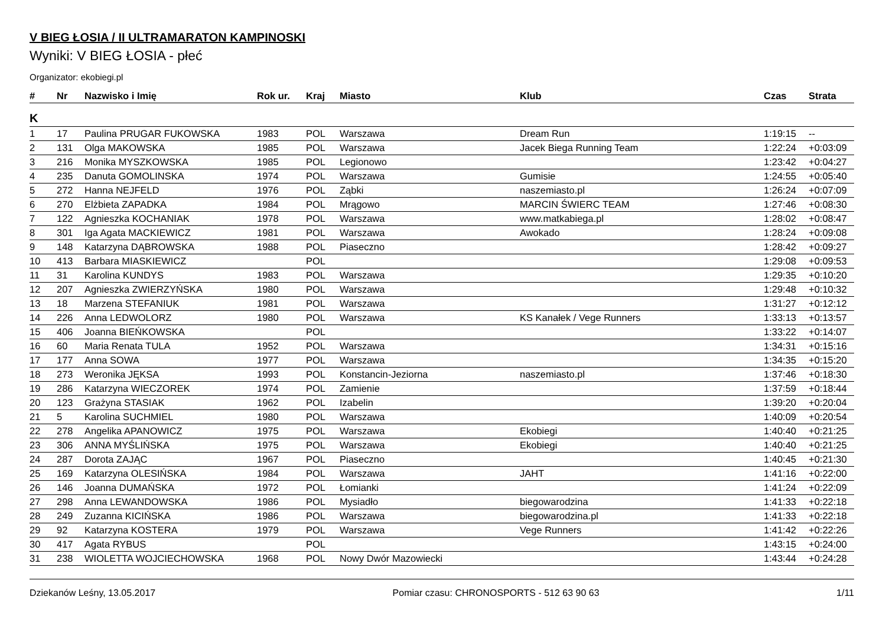V BIEG ŁOSIA / II ULTRAMARATON KAMPINOSKI
Wyniki: V BIEG ŁOSIA - płeć
Organizator: ekobiegi.pl
| # | Nr | Nazwisko i Imię | Rok ur. | Kraj | Miasto | Klub | Czas | Strata |
| --- | --- | --- | --- | --- | --- | --- | --- | --- |
| K | | | | | | | | |
| 1 | 17 | Paulina PRUGAR FUKOWSKA | 1983 | POL | Warszawa | Dream Run | 1:19:15 | -- |
| 2 | 131 | Olga MAKOWSKA | 1985 | POL | Warszawa | Jacek Biega Running Team | 1:22:24 | +0:03:09 |
| 3 | 216 | Monika MYSZKOWSKA | 1985 | POL | Legionowo | | 1:23:42 | +0:04:27 |
| 4 | 235 | Danuta GOMOLINSKA | 1974 | POL | Warszawa | Gumisie | 1:24:55 | +0:05:40 |
| 5 | 272 | Hanna NEJFELD | 1976 | POL | Ząbki | naszemiasto.pl | 1:26:24 | +0:07:09 |
| 6 | 270 | Elżbieta ZAPADKA | 1984 | POL | Mrągowo | MARCIN ŚWIERC TEAM | 1:27:46 | +0:08:30 |
| 7 | 122 | Agnieszka KOCHANIAK | 1978 | POL | Warszawa | www.matkabiega.pl | 1:28:02 | +0:08:47 |
| 8 | 301 | Iga Agata MACKIEWICZ | 1981 | POL | Warszawa | Awokado | 1:28:24 | +0:09:08 |
| 9 | 148 | Katarzyna DĄBROWSKA | 1988 | POL | Piaseczno | | 1:28:42 | +0:09:27 |
| 10 | 413 | Barbara MIASKIEWICZ | | POL | | | 1:29:08 | +0:09:53 |
| 11 | 31 | Karolina KUNDYS | 1983 | POL | Warszawa | | 1:29:35 | +0:10:20 |
| 12 | 207 | Agnieszka ZWIERZYŃSKA | 1980 | POL | Warszawa | | 1:29:48 | +0:10:32 |
| 13 | 18 | Marzena STEFANIUK | 1981 | POL | Warszawa | | 1:31:27 | +0:12:12 |
| 14 | 226 | Anna LEDWOLORZ | 1980 | POL | Warszawa | KS Kanałek / Vege Runners | 1:33:13 | +0:13:57 |
| 15 | 406 | Joanna BIEŃKOWSKA | | POL | | | 1:33:22 | +0:14:07 |
| 16 | 60 | Maria Renata TULA | 1952 | POL | Warszawa | | 1:34:31 | +0:15:16 |
| 17 | 177 | Anna SOWA | 1977 | POL | Warszawa | | 1:34:35 | +0:15:20 |
| 18 | 273 | Weronika JĘKSA | 1993 | POL | Konstancin-Jeziorna | naszemiasto.pl | 1:37:46 | +0:18:30 |
| 19 | 286 | Katarzyna WIECZOREK | 1974 | POL | Zamienie | | 1:37:59 | +0:18:44 |
| 20 | 123 | Grażyna STASIAK | 1962 | POL | Izabelin | | 1:39:20 | +0:20:04 |
| 21 | 5 | Karolina SUCHMIEL | 1980 | POL | Warszawa | | 1:40:09 | +0:20:54 |
| 22 | 278 | Angelika APANOWICZ | 1975 | POL | Warszawa | Ekobiegi | 1:40:40 | +0:21:25 |
| 23 | 306 | ANNA MYŚLIŃSKA | 1975 | POL | Warszawa | Ekobiegi | 1:40:40 | +0:21:25 |
| 24 | 287 | Dorota ZAJĄC | 1967 | POL | Piaseczno | | 1:40:45 | +0:21:30 |
| 25 | 169 | Katarzyna OLESIŃSKA | 1984 | POL | Warszawa | JAHT | 1:41:16 | +0:22:00 |
| 26 | 146 | Joanna DUMAŃSKA | 1972 | POL | Łomianki | | 1:41:24 | +0:22:09 |
| 27 | 298 | Anna LEWANDOWSKA | 1986 | POL | Mysiadło | biegowarodzina | 1:41:33 | +0:22:18 |
| 28 | 249 | Zuzanna KICIŃSKA | 1986 | POL | Warszawa | biegowarodzina.pl | 1:41:33 | +0:22:18 |
| 29 | 92 | Katarzyna KOSTERA | 1979 | POL | Warszawa | Vege Runners | 1:41:42 | +0:22:26 |
| 30 | 417 | Agata RYBUS | | POL | | | 1:43:15 | +0:24:00 |
| 31 | 238 | WIOLETTA WOJCIECHOWSKA | 1968 | POL | Nowy Dwór Mazowiecki | | 1:43:44 | +0:24:28 |
Dziekanów Leśny, 13.05.2017 Pomiar czasu: CHRONOSPORTS - 512 63 90 63 1/11